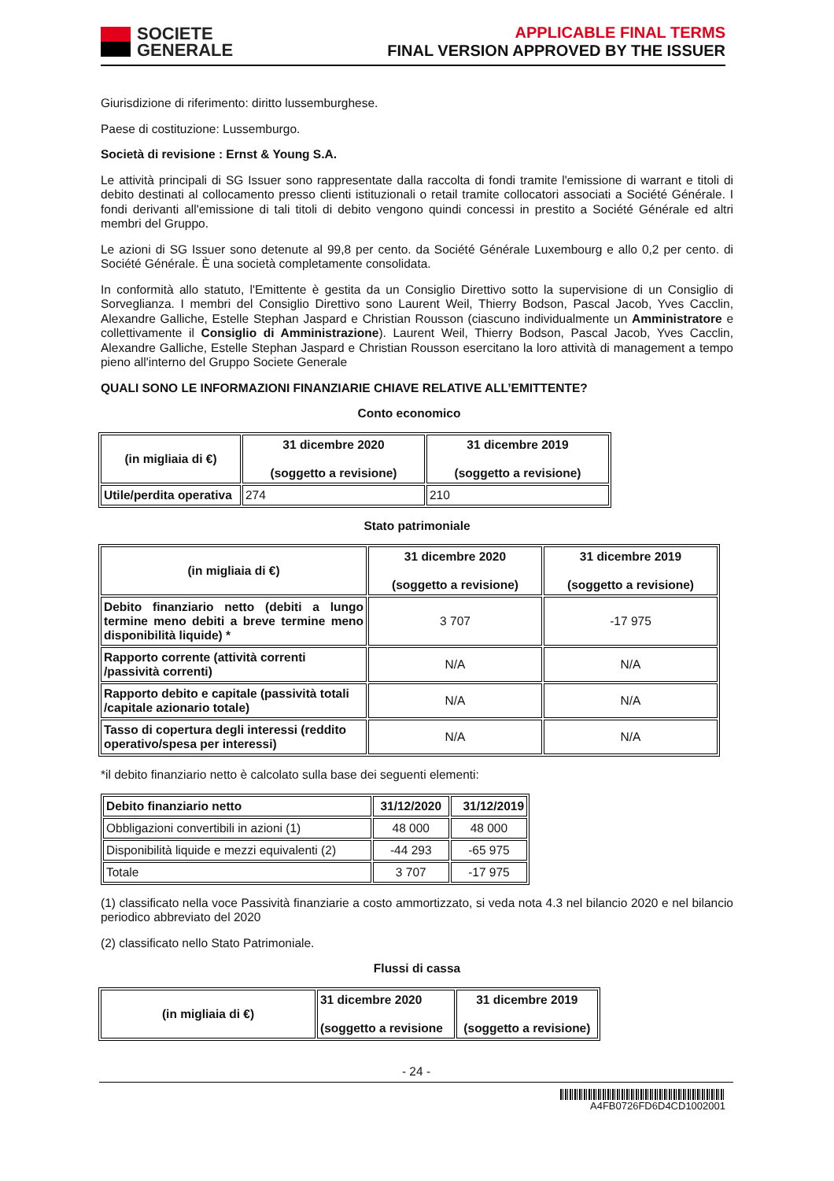SOCIETE
GENERALE
APPLICABLE FINAL TERMS
FINAL VERSION APPROVED BY THE ISSUER
Giurisdizione di riferimento: diritto lussemburghese.
Paese di costituzione: Lussemburgo.
Società di revisione : Ernst & Young S.A.
Le attività principali di SG Issuer sono rappresentate dalla raccolta di fondi tramite l'emissione di warrant e titoli di debito destinati al collocamento presso clienti istituzionali o retail tramite collocatori associati a Société Générale. I fondi derivanti all'emissione di tali titoli di debito vengono quindi concessi in prestito a Société Générale ed altri membri del Gruppo.
Le azioni di SG Issuer sono detenute al 99,8 per cento. da Société Générale Luxembourg e allo 0,2 per cento. di Société Générale. È una società completamente consolidata.
In conformità allo statuto, l'Emittente è gestita da un Consiglio Direttivo sotto la supervisione di un Consiglio di Sorveglianza. I membri del Consiglio Direttivo sono Laurent Weil, Thierry Bodson, Pascal Jacob, Yves Cacclin, Alexandre Galliche, Estelle Stephan Jaspard e Christian Rousson (ciascuno individualmente un Amministratore e collettivamente il Consiglio di Amministrazione). Laurent Weil, Thierry Bodson, Pascal Jacob, Yves Cacclin, Alexandre Galliche, Estelle Stephan Jaspard e Christian Rousson esercitano la loro attività di management a tempo pieno all'interno del Gruppo Societe Generale
QUALI SONO LE INFORMAZIONI FINANZIARIE CHIAVE RELATIVE ALL’EMITTENTE?
Conto economico
| (in migliaia di €) | 31 dicembre 2020 (soggetto a revisione) | 31 dicembre 2019 (soggetto a revisione) |
| --- | --- | --- |
| Utile/perdita operativa | 274 | 210 |
Stato patrimoniale
| (in migliaia di €) | 31 dicembre 2020 (soggetto a revisione) | 31 dicembre 2019 (soggetto a revisione) |
| --- | --- | --- |
| Debito finanziario netto (debiti a lungo termine meno debiti a breve termine meno disponibilità liquide) * | 3 707 | -17 975 |
| Rapporto corrente (attività correnti /passività correnti) | N/A | N/A |
| Rapporto debito e capitale (passività totali /capitale azionario totale) | N/A | N/A |
| Tasso di copertura degli interessi (reddito operativo/spesa per interessi) | N/A | N/A |
*il debito finanziario netto è calcolato sulla base dei seguenti elementi:
| Debito finanziario netto | 31/12/2020 | 31/12/2019 |
| --- | --- | --- |
| Obbligazioni convertibili in azioni (1) | 48 000 | 48 000 |
| Disponibilità liquide e mezzi equivalenti (2) | -44 293 | -65 975 |
| Totale | 3 707 | -17 975 |
(1) classificato nella voce Passività finanziarie a costo ammortizzato, si veda nota 4.3 nel bilancio 2020 e nel bilancio periodico abbreviato del 2020
(2) classificato nello Stato Patrimoniale.
Flussi di cassa
| (in migliaia di €) | 31 dicembre 2020 (soggetto a revisione | 31 dicembre 2019 (soggetto a revisione) |
| --- | --- | --- |
- 24 -
A4FB0726FD6D4CD1002001